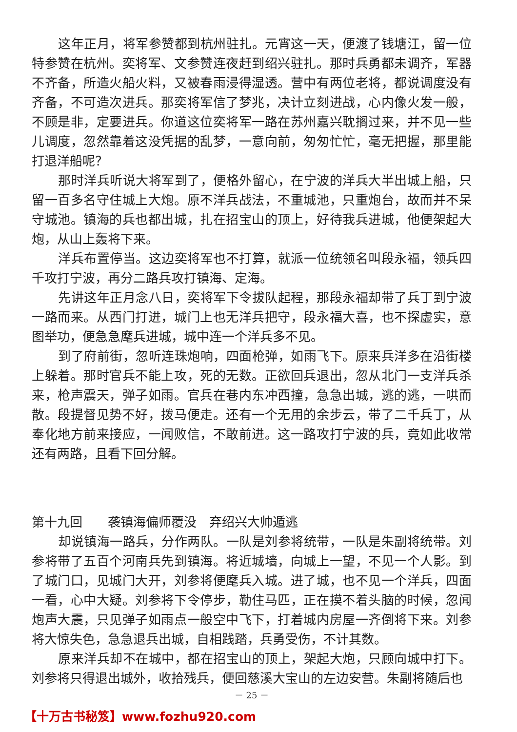这年正月，将军参赞都到杭州驻扎。元宵这一天，便渡了钱塘江，留一位特参赞在杭州。奕将军、文参赞连夜赶到绍兴驻扎。那时兵勇都未调齐，军器不齐备，所造火船火料，又被春雨浸得湿透。营中有两位老将，都说调度没有齐备，不可造次进兵。那奕将军信了梦兆，决计立刻进战，心内像火发一般，不顾是非，定要进兵。你道这位奕将军一路在苏州嘉兴耽搁过来，并不见一些儿调度，忽然靠着这没凭据的乱梦，一意向前，匆匆忙忙，毫无把握，那里能打退洋船呢？
那时洋兵听说大将军到了，便格外留心，在宁波的洋兵大半出城上船，只留一百多名守住城上大炮。原不洋兵战法，不重城池，只重炮台，故而并不呆守城池。镇海的兵也都出城，扎在招宝山的顶上，好待我兵进城，他便架起大炮，从山上轰将下来。
洋兵布置停当。这边奕将军也不打算，就派一位统领名叫段永福，领兵四千攻打宁波，再分二路兵攻打镇海、定海。
先讲这年正月念八日，奕将军下令拔队起程，那段永福却带了兵丁到宁波一路而来。从西门打进，城门上也无洋兵把守，段永福大喜，也不探虚实，意图举功，便急急麾兵进城，城中连一个洋兵多不见。
到了府前街，忽听连珠炮响，四面枪弹，如雨飞下。原来兵洋多在沿街楼上躲着。那时官兵不能上攻，死的无数。正欲回兵退出，忽从北门一支洋兵杀来，枪声震天，弹子如雨。官兵在巷内东冲西撞，急急出城，逃的逃，一哄而散。段提督见势不好，拨马便走。还有一个无用的余步云，带了二千兵丁，从奉化地方前来接应，一闻败信，不敢前进。这一路攻打宁波的兵，竟如此收常还有两路，且看下回分解。
第十九回　　袭镇海偏师覆没　弃绍兴大帅遁逃
却说镇海一路兵，分作两队。一队是刘参将统带，一队是朱副将统带。刘参将带了五百个河南兵先到镇海。将近城墙，向城上一望，不见一个人影。到了城门口，见城门大开，刘参将便麾兵入城。进了城，也不见一个洋兵，四面一看，心中大疑。刘参将下令停步，勒住马匹，正在摸不着头脑的时候，忽闻炮声大震，只见弹子如雨点一般空中飞下，打着城内房屋一齐倒将下来。刘参将大惊失色，急急退兵出城，自相践踏，兵勇受伤，不计其数。
原来洋兵却不在城中，都在招宝山的顶上，架起大炮，只顾向城中打下。刘参将只得退出城外，收拾残兵，便回慈溪大宝山的左边安营。朱副将随后也
－ 25 －
【十万古书秘笈】www.fozhu920.com